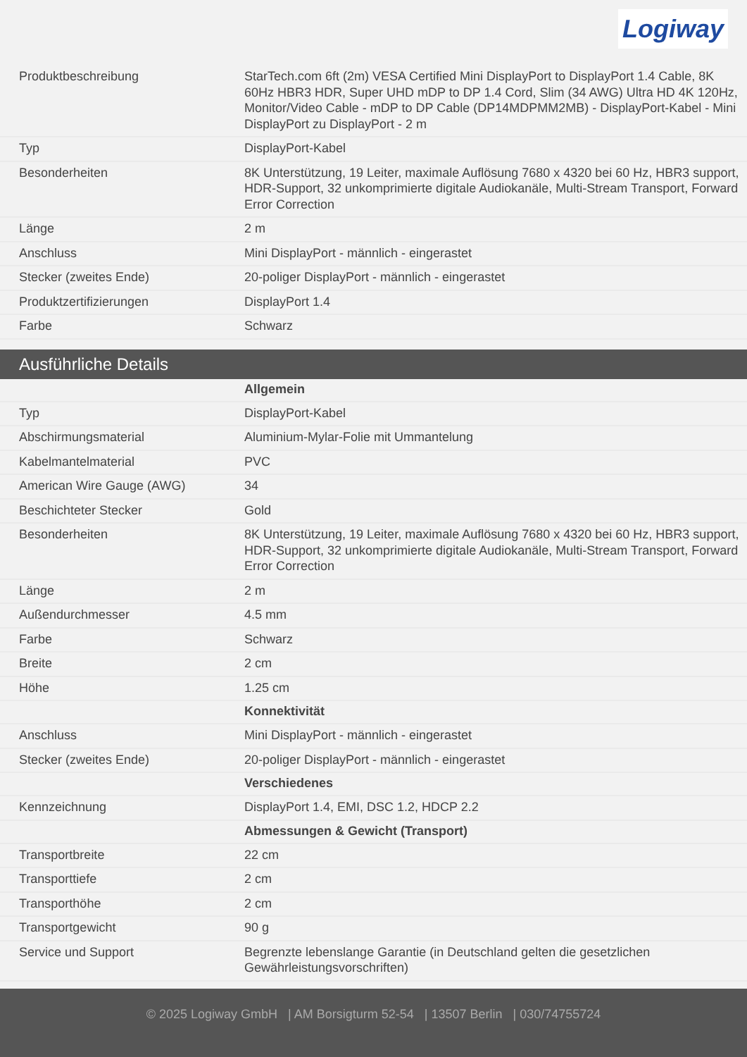Logiway
| Produktbeschreibung | StarTech.com 6ft (2m) VESA Certified Mini DisplayPort to DisplayPort 1.4 Cable, 8K 60Hz HBR3 HDR, Super UHD mDP to DP 1.4 Cord, Slim (34 AWG) Ultra HD 4K 120Hz, Monitor/Video Cable - mDP to DP Cable (DP14MDPMM2MB) - DisplayPort-Kabel - Mini DisplayPort zu DisplayPort - 2 m |
| Typ | DisplayPort-Kabel |
| Besonderheiten | 8K Unterstützung, 19 Leiter, maximale Auflösung 7680 x 4320 bei 60 Hz, HBR3 support, HDR-Support, 32 unkomprimierte digitale Audiokanäle, Multi-Stream Transport, Forward Error Correction |
| Länge | 2 m |
| Anschluss | Mini DisplayPort - männlich - eingerastet |
| Stecker (zweites Ende) | 20-poliger DisplayPort - männlich - eingerastet |
| Produktzertifizierungen | DisplayPort 1.4 |
| Farbe | Schwarz |
Ausführliche Details
| | Allgemein |
| Typ | DisplayPort-Kabel |
| Abschirmungsmaterial | Aluminium-Mylar-Folie mit Ummantelung |
| Kabelmantelmaterial | PVC |
| American Wire Gauge (AWG) | 34 |
| Beschichteter Stecker | Gold |
| Besonderheiten | 8K Unterstützung, 19 Leiter, maximale Auflösung 7680 x 4320 bei 60 Hz, HBR3 support, HDR-Support, 32 unkomprimierte digitale Audiokanäle, Multi-Stream Transport, Forward Error Correction |
| Länge | 2 m |
| Außendurchmesser | 4.5 mm |
| Farbe | Schwarz |
| Breite | 2 cm |
| Höhe | 1.25 cm |
| | Konnektivität |
| Anschluss | Mini DisplayPort - männlich - eingerastet |
| Stecker (zweites Ende) | 20-poliger DisplayPort - männlich - eingerastet |
| | Verschiedenes |
| Kennzeichnung | DisplayPort 1.4, EMI, DSC 1.2, HDCP 2.2 |
| | Abmessungen & Gewicht (Transport) |
| Transportbreite | 22 cm |
| Transporttiefe | 2 cm |
| Transporthöhe | 2 cm |
| Transportgewicht | 90 g |
| Service und Support | Begrenzte lebenslange Garantie (in Deutschland gelten die gesetzlichen Gewährleistungsvorschriften) |
© 2025 Logiway GmbH | AM Borsigturm 52-54 | 13507 Berlin | 030/74755724